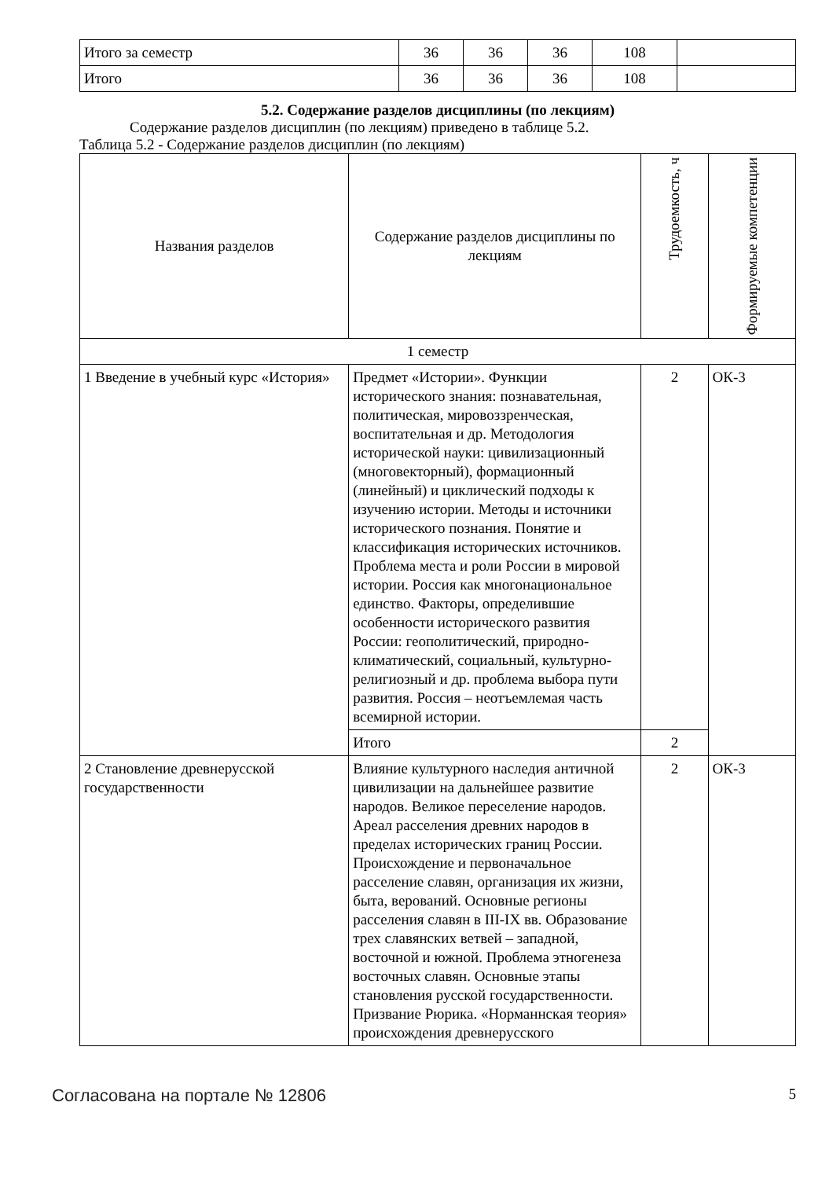| Итого за семестр | 36 | 36 | 36 | 108 | |
| Итого | 36 | 36 | 36 | 108 | |
5.2. Содержание разделов дисциплины (по лекциям)
Содержание разделов дисциплин (по лекциям) приведено в таблице 5.2.
Таблица 5.2 - Содержание разделов дисциплин (по лекциям)
| Названия разделов | Содержание разделов дисциплины по лекциям | Трудоемкость, ч | Формируемые компетенции |
| --- | --- | --- | --- |
| 1 семестр | | | |
| 1 Введение в учебный курс «История» | Предмет «Истории». Функции исторического знания: познавательная, политическая, мировоззренческая, воспитательная и др. Методология исторической науки: цивилизационный (многовекторный), формационный (линейный) и циклический подходы к изучению истории. Методы и источники исторического познания. Понятие и классификация исторических источников. Проблема места и роли России в мировой истории. Россия как многонациональное единство. Факторы, определившие особенности исторического развития России: геополитический, природно-климатический, социальный, культурно-религиозный и др. проблема выбора пути развития. Россия – неотъемлемая часть всемирной истории. | 2 | ОК-3 |
| | Итого | 2 | |
| 2 Становление древнерусской государственности | Влияние культурного наследия античной цивилизации на дальнейшее развитие народов. Великое переселение народов. Ареал расселения древних народов в пределах исторических границ России. Происхождение и первоначальное расселение славян, организация их жизни, быта, верований. Основные регионы расселения славян в III-IX вв. Образование трех славянских ветвей – западной, восточной и южной. Проблема этногенеза восточных славян. Основные этапы становления русской государственности. Призвание Рюрика. «Норманнская теория» происхождения древнерусского | 2 | ОК-3 |
Согласована на портале № 12806 5